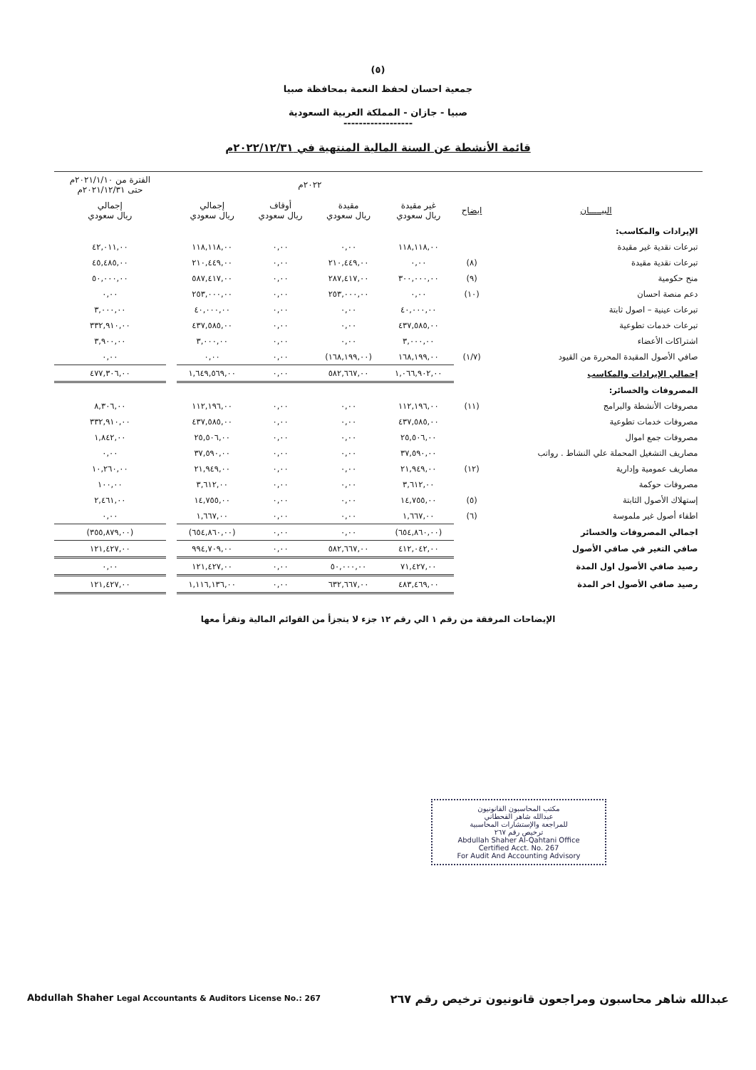(٥)
جمعية احسان لحفظ النعمة بمحافظة صبيا
صبيا - جازان - المملكة العربية السعودية
------------------
قائمة الأنشطة عن السنة المالية المنتهية في ٢٠٢٢/١٢/٣١م
| | | ٢٠٢٢م | | | | | الفترة من ٢٠٢١/١/١٠م حتى ٢٠٢١/١٢/٣١م |
| --- | --- | --- | --- | --- | --- | --- | --- |
| البيـــــان | ايضاح | غير مقيدة ريال سعودي | مقيدة ريال سعودي | أوقاف ريال سعودي | إجمالي ريال سعودي | | إجمالي ريال سعودي |
| الإيرادات والمكاسب: | | | | | | | |
| تبرعات نقدية غير مقيدة | | ١١٨,١١٨,٠٠ | ٠,٠٠ | ٠,٠٠ | ١١٨,١١٨,٠٠ | | ٤٢,٠١١,٠٠ |
| تبرعات نقدية مقيدة | (٨) | ٠,٠٠ | ٢١٠,٤٤٩,٠٠ | ٠,٠٠ | ٢١٠,٤٤٩,٠٠ | | ٤٥,٤٨٥,٠٠ |
| منح حكومية | (٩) | ٣٠٠,٠٠٠,٠٠ | ٢٨٧,٤١٧,٠٠ | ٠,٠٠ | ٥٨٧,٤١٧,٠٠ | | ٥٠,٠٠٠,٠٠ |
| دعم منصة احسان | (١٠) | ٠,٠٠ | ٢٥٣,٠٠٠,٠٠ | ٠,٠٠ | ٢٥٣,٠٠٠,٠٠ | | ٠,٠٠ |
| تبرعات عينية – اصول ثابتة | | ٤٠,٠٠٠,٠٠ | ٠,٠٠ | ٠,٠٠ | ٤٠,٠٠٠,٠٠ | | ٣,٠٠٠,٠٠ |
| تبرعات خدمات تطوعية | | ٤٣٧,٥٨٥,٠٠ | ٠,٠٠ | ٠,٠٠ | ٤٣٧,٥٨٥,٠٠ | | ٣٣٢,٩١٠,٠٠ |
| اشتراكات الأعضاء | | ٣,٠٠٠,٠٠ | ٠,٠٠ | ٠,٠٠ | ٣,٠٠٠,٠٠ | | ٣,٩٠٠,٠٠ |
| صافي الأصول المقيدة المحررة من القيود | (١/٧) | ١٦٨,١٩٩,٠٠ | (١٦٨,١٩٩,٠٠) | ٠,٠٠ | ٠,٠٠ | | ٠,٠٠ |
| إجمالي الإيرادات والمكاسب | | ١,٠٦٦,٩٠٢,٠٠ | ٥٨٢,٦٦٧,٠٠ | ٠,٠٠ | ١,٦٤٩,٥٦٩,٠٠ | | ٤٧٧,٣٠٦,٠٠ |
| المصروفات والخسائر: | | | | | | | |
| مصروفات الأنشطة والبرامج | (١١) | ١١٢,١٩٦,٠٠ | ٠,٠٠ | ٠,٠٠ | ١١٢,١٩٦,٠٠ | | ٨,٣٠٦,٠٠ |
| مصروفات خدمات تطوعية | | ٤٣٧,٥٨٥,٠٠ | ٠,٠٠ | ٠,٠٠ | ٤٣٧,٥٨٥,٠٠ | | ٣٣٢,٩١٠,٠٠ |
| مصروفات جمع اموال | | ٢٥,٥٠٦,٠٠ | ٠,٠٠ | ٠,٠٠ | ٢٥,٥٠٦,٠٠ | | ١,٨٤٢,٠٠ |
| مصاريف التشغيل المحملة علي النشاط . رواتب | | ٣٧,٥٩٠,٠٠ | ٠,٠٠ | ٠,٠٠ | ٣٧,٥٩٠,٠٠ | | ٠,٠٠ |
| مصاريف عمومية وإدارية | (١٢) | ٢١,٩٤٩,٠٠ | ٠,٠٠ | ٠,٠٠ | ٢١,٩٤٩,٠٠ | | ١٠,٢٦٠,٠٠ |
| مصروفات حوكمة | | ٣,٦١٢,٠٠ | ٠,٠٠ | ٠,٠٠ | ٣,٦١٢,٠٠ | | ١٠٠,٠٠ |
| إستهلاك الأصول الثابتة | (٥) | ١٤,٧٥٥,٠٠ | ٠,٠٠ | ٠,٠٠ | ١٤,٧٥٥,٠٠ | | ٢,٤٦١,٠٠ |
| اطفاء أصول غير ملموسة | (٦) | ١,٦٦٧,٠٠ | ٠,٠٠ | ٠,٠٠ | ١,٦٦٧,٠٠ | | ٠,٠٠ |
| اجمالي المصروفات والخسائر | | (٦٥٤,٨٦٠,٠٠) | ٠,٠٠ | ٠,٠٠ | (٦٥٤,٨٦٠,٠٠) | | (٣٥٥,٨٧٩,٠٠) |
| صافي التغير في صافي الأصول | | ٤١٢,٠٤٢,٠٠ | ٥٨٢,٦٦٧,٠٠ | ٠,٠٠ | ٩٩٤,٧٠٩,٠٠ | | ١٢١,٤٢٧,٠٠ |
| رصيد صافي الأصول اول المدة | | ٧١,٤٢٧,٠٠ | ٥٠,٠٠٠,٠٠ | ٠,٠٠ | ١٢١,٤٢٧,٠٠ | | ٠,٠٠ |
| رصيد صافي الأصول اخر المدة | | ٤٨٣,٤٦٩,٠٠ | ٦٣٢,٦٦٧,٠٠ | ٠,٠٠ | ١,١١٦,١٣٦,٠٠ | | ١٢١,٤٢٧,٠٠ |
الإيضاحات المرفقة من رقم ١ الي رقم ١٢ جزء لا يتجزأ من القوائم المالية وتقرأ معها
مكتب المحاسبون القانونيون
عبدالله شاهر القحطاني
للمراجعة والإستشارات المحاسبية
ترخيص رقم ٢٦٧
Abdullah Shaher Al-Qahtani Office
Certified Acct. No. 267
For Audit And Accounting Advisory
Abdullah Shaher Legal Accountants & Auditors License No.: 267 عبدالله شاهر محاسبون ومراجعون قانونيون ترخيص رقم ٢٦٧